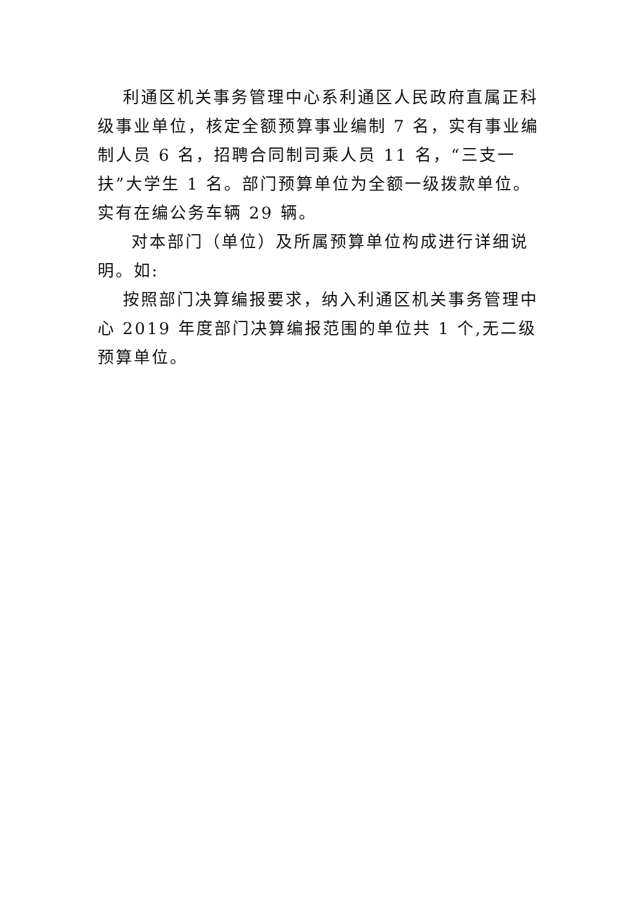利通区机关事务管理中心系利通区人民政府直属正科级事业单位，核定全额预算事业编制 7 名，实有事业编制人员 6 名，招聘合同制司乘人员 11 名，“三支一扶”大学生 1 名。部门预算单位为全额一级拨款单位。实有在编公务车辆 29 辆。
对本部门（单位）及所属预算单位构成进行详细说明。如:
按照部门决算编报要求，纳入利通区机关事务管理中心 2019 年度部门决算编报范围的单位共 1 个,无二级预算单位。